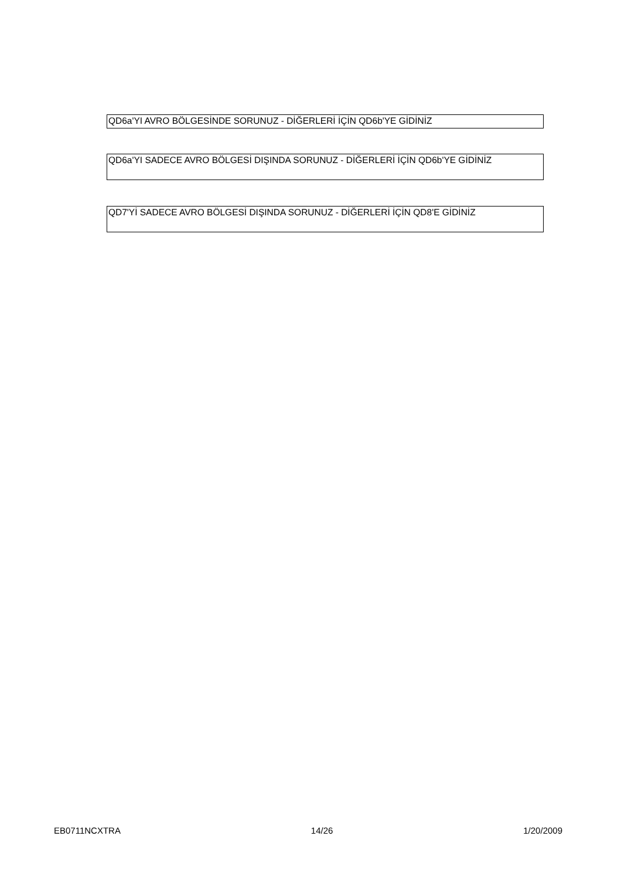QD6a'YI AVRO BÖLGESİNDE SORUNUZ - DİĞERLERİ İÇİN QD6b'YE GİDİNİZ
QD6a'YI SADECE AVRO BÖLGESİ DIŞINDA SORUNUZ - DİĞERLERİ İÇİN QD6b'YE GİDİNİZ
QD7'Yİ SADECE AVRO BÖLGESİ DIŞINDA SORUNUZ - DİĞERLERİ İÇİN QD8'E GİDİNİZ
EB0711NCXTRA 14/26 1/20/2009